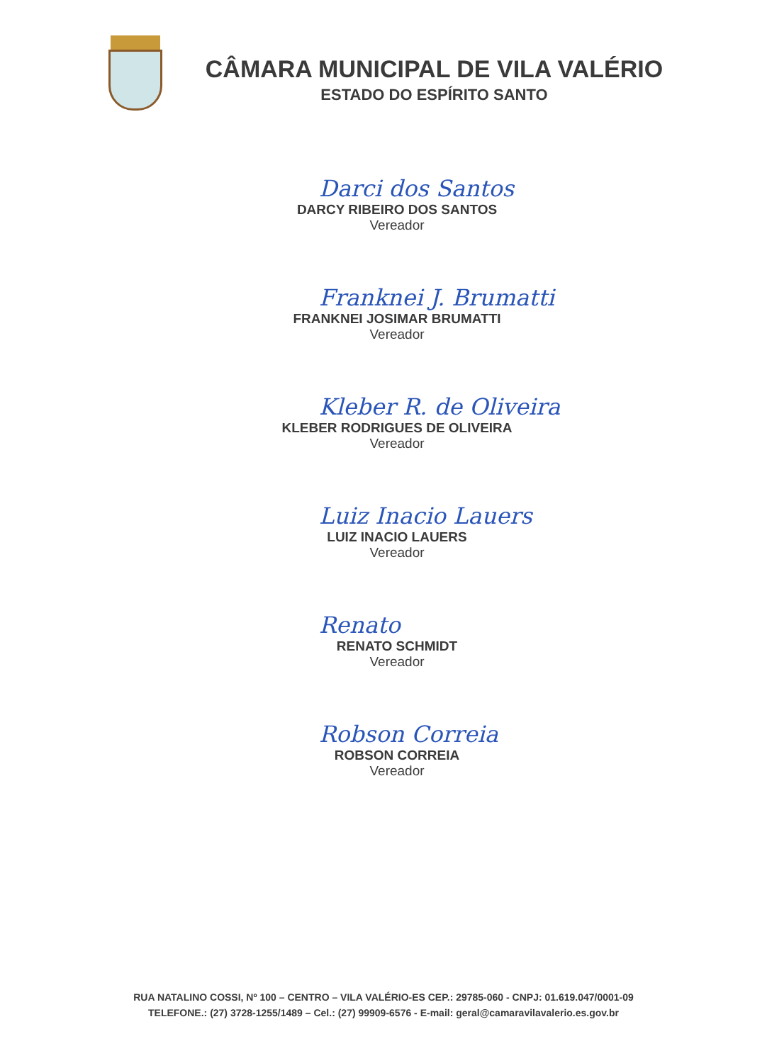CÂMARA MUNICIPAL DE VILA VALÉRIO
ESTADO DO ESPÍRITO SANTO
Darci dos Santos
DARCY RIBEIRO DOS SANTOS
Vereador
Franknei J. Brumatti
FRANKNEI JOSIMAR BRUMATTI
Vereador
Kleber R. de Oliveira
KLEBER RODRIGUES DE OLIVEIRA
Vereador
Luiz Inacio Lauers
LUIZ INACIO LAUERS
Vereador
Renato
RENATO SCHMIDT
Vereador
Robson Correia
ROBSON CORREIA
Vereador
RUA NATALINO COSSI, Nº 100 – CENTRO – VILA VALÉRIO-ES CEP.: 29785-060 - CNPJ: 01.619.047/0001-09
TELEFONE.: (27) 3728-1255/1489 – Cel.: (27) 99909-6576 - E-mail: geral@camaravilavalerio.es.gov.br